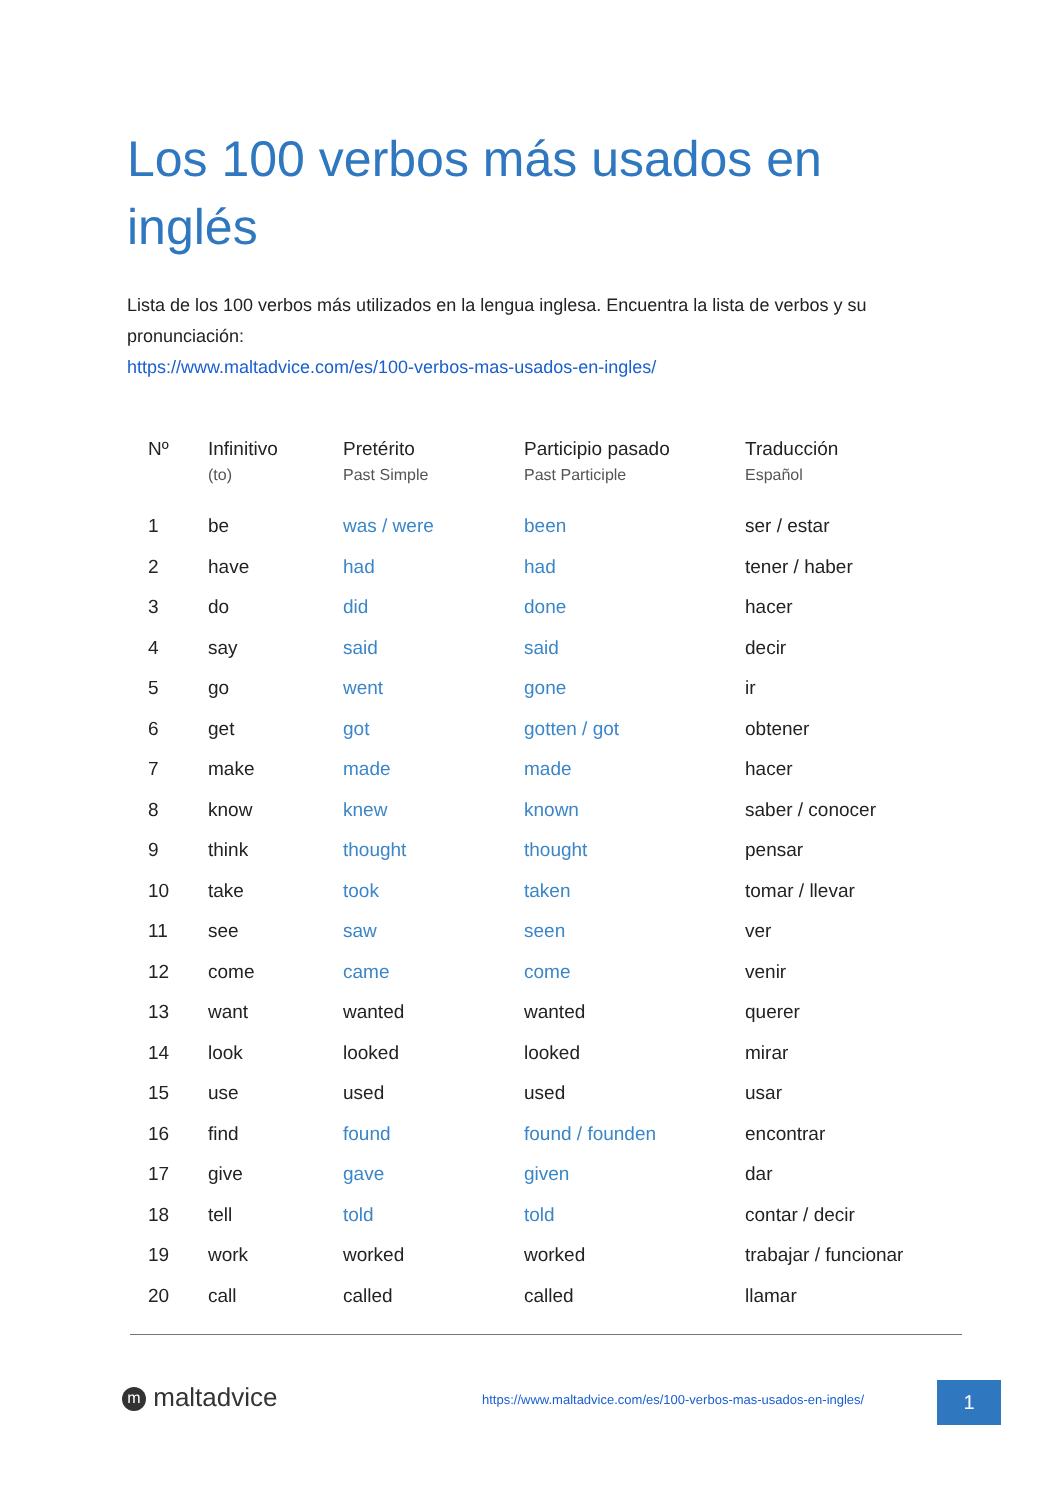Los 100 verbos más usados en inglés
Lista de los 100 verbos más utilizados en la lengua inglesa. Encuentra la lista de verbos y su pronunciación:
https://www.maltadvice.com/es/100-verbos-mas-usados-en-ingles/
| Nº | Infinitivo (to) | Pretérito Past Simple | Participio pasado Past Participle | Traducción Español |
| --- | --- | --- | --- | --- |
| 1 | be | was / were | been | ser / estar |
| 2 | have | had | had | tener / haber |
| 3 | do | did | done | hacer |
| 4 | say | said | said | decir |
| 5 | go | went | gone | ir |
| 6 | get | got | gotten / got | obtener |
| 7 | make | made | made | hacer |
| 8 | know | knew | known | saber / conocer |
| 9 | think | thought | thought | pensar |
| 10 | take | took | taken | tomar / llevar |
| 11 | see | saw | seen | ver |
| 12 | come | came | come | venir |
| 13 | want | wanted | wanted | querer |
| 14 | look | looked | looked | mirar |
| 15 | use | used | used | usar |
| 16 | find | found | found / founden | encontrar |
| 17 | give | gave | given | dar |
| 18 | tell | told | told | contar / decir |
| 19 | work | worked | worked | trabajar / funcionar |
| 20 | call | called | called | llamar |
m maltadvice
https://www.maltadvice.com/es/100-verbos-mas-usados-en-ingles/
1